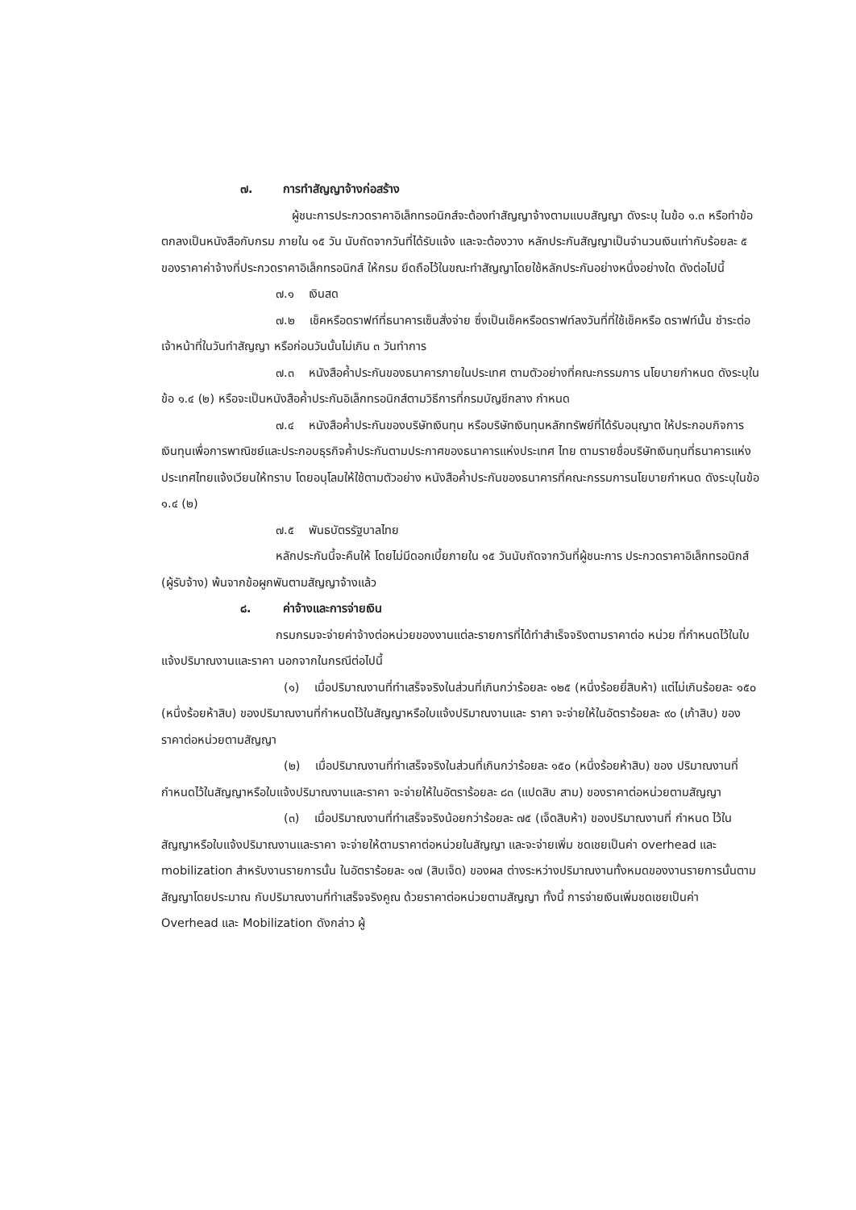๗. การทำสัญญาจ้างก่อสร้าง
ผู้ชนะการประกวดราคาอิเล็กทรอนิกส์จะต้องทำสัญญาจ้างตามแบบสัญญา ดังระบุ ในข้อ ๑.๓ หรือทำข้อตกลงเป็นหนังสือกับกรม ภายใน ๑๕ วัน นับถัดจากวันที่ได้รับแจ้ง และจะต้องวาง หลักประกันสัญญาเป็นจำนวนเงินเท่ากับร้อยละ ๕ ของราคาค่าจ้างที่ประกวดราคาอิเล็กทรอนิกส์ ให้กรม ยึดถือไว้ในขณะทำสัญญาโดยใช้หลักประกันอย่างหนึ่งอย่างใด ดังต่อไปนี้
๗.๑ เงินสด
๗.๒ เช็คหรือดราฟท์ที่ธนาคารเซ็นสั่งจ่าย ซึ่งเป็นเช็คหรือดราฟท์ลงวันที่ที่ใช้เช็คหรือ ดราฟท์นั้น ชำระต่อเจ้าหน้าที่ในวันทำสัญญา หรือก่อนวันนั้นไม่เกิน ๓ วันทำการ
๗.๓ หนังสือค้ำประกันของธนาคารภายในประเทศ ตามตัวอย่างที่คณะกรรมการ นโยบายกำหนด ดังระบุในข้อ ๑.๔ (๒) หรือจะเป็นหนังสือค้ำประกันอิเล็กทรอนิกส์ตามวิธีการที่กรมบัญชีกลาง กำหนด
๗.๔ หนังสือค้ำประกันของบริษัทเงินทุน หรือบริษัทเงินทุนหลักทรัพย์ที่ได้รับอนุญาต ให้ประกอบกิจการเงินทุนเพื่อการพาณิชย์และประกอบธุรกิจค้ำประกันตามประกาศของธนาคารแห่งประเทศ ไทย ตามรายชื่อบริษัทเงินทุนที่ธนาคารแห่งประเทศไทยแจ้งเวียนให้ทราบ โดยอนุโลมให้ใช้ตามตัวอย่าง หนังสือค้ำประกันของธนาคารที่คณะกรรมการนโยบายกำหนด ดังระบุในข้อ ๑.๔ (๒)
๗.๕ พันธบัตรรัฐบาลไทย
หลักประกันนี้จะคืนให้ โดยไม่มีดอกเบี้ยภายใน ๑๕ วันนับถัดจากวันที่ผู้ชนะการ ประกวดราคาอิเล็กทรอนิกส์ (ผู้รับจ้าง) พ้นจากข้อผูกพันตามสัญญาจ้างแล้ว
๘. ค่าจ้างและการจ่ายเงิน
กรมกรมจะจ่ายค่าจ้างต่อหน่วยของงานแต่ละรายการที่ได้ทำสำเร็จจริงตามราคาต่อ หน่วย ที่กำหนดไว้ในใบแจ้งปริมาณงานและราคา นอกจากในกรณีต่อไปนี้
(๑) เมื่อปริมาณงานที่ทำเสร็จจริงในส่วนที่เกินกว่าร้อยละ ๑๒๕ (หนึ่งร้อยยี่สิบห้า) แต่ไม่เกินร้อยละ ๑๕๐ (หนึ่งร้อยห้าสิบ) ของปริมาณงานที่กำหนดไว้ในสัญญาหรือใบแจ้งปริมาณงานและ ราคา จะจ่ายให้ในอัตราร้อยละ ๙๐ (เก้าสิบ) ของราคาต่อหน่วยตามสัญญา
(๒) เมื่อปริมาณงานที่ทำเสร็จจริงในส่วนที่เกินกว่าร้อยละ ๑๕๐ (หนึ่งร้อยห้าสิบ) ของ ปริมาณงานที่กำหนดไว้ในสัญญาหรือใบแจ้งปริมาณงานและราคา จะจ่ายให้ในอัตราร้อยละ ๘๓ (แปดสิบ สาม) ของราคาต่อหน่วยตามสัญญา
(๓) เมื่อปริมาณงานที่ทำเสร็จจริงน้อยกว่าร้อยละ ๗๕ (เจ็ดสิบห้า) ของปริมาณงานที่ กำหนด ไว้ในสัญญาหรือใบแจ้งปริมาณงานและราคา จะจ่ายให้ตามราคาต่อหน่วยในสัญญา และจะจ่ายเพิ่ม ชดเชยเป็นค่า overhead และ mobilization สำหรับงานรายการนั้น ในอัตราร้อยละ ๑๗ (สิบเจ็ด) ของผล ต่างระหว่างปริมาณงานทั้งหมดของงานรายการนั้นตามสัญญาโดยประมาณ กับปริมาณงานที่ทำเสร็จจริงคูณ ด้วยราคาต่อหน่วยตามสัญญา ทั้งนี้ การจ่ายเงินเพิ่มชดเชยเป็นค่า Overhead และ Mobilization ดังกล่าว ผู้